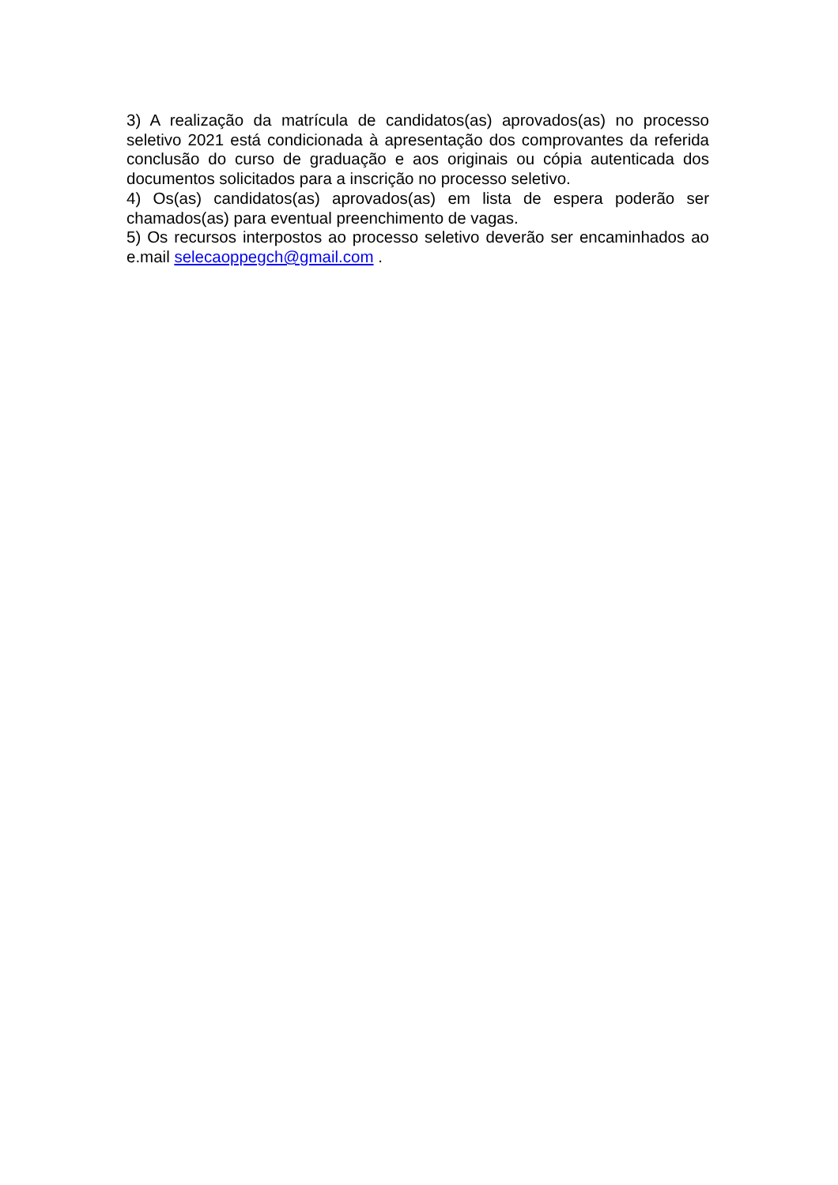3) A realização da matrícula de candidatos(as) aprovados(as) no processo seletivo 2021 está condicionada à apresentação dos comprovantes da referida conclusão do curso de graduação e aos originais ou cópia autenticada dos documentos solicitados para a inscrição no processo seletivo.
4) Os(as) candidatos(as) aprovados(as) em lista de espera poderão ser chamados(as) para eventual preenchimento de vagas.
5) Os recursos interpostos ao processo seletivo deverão ser encaminhados ao e.mail selecaoppegch@gmail.com .